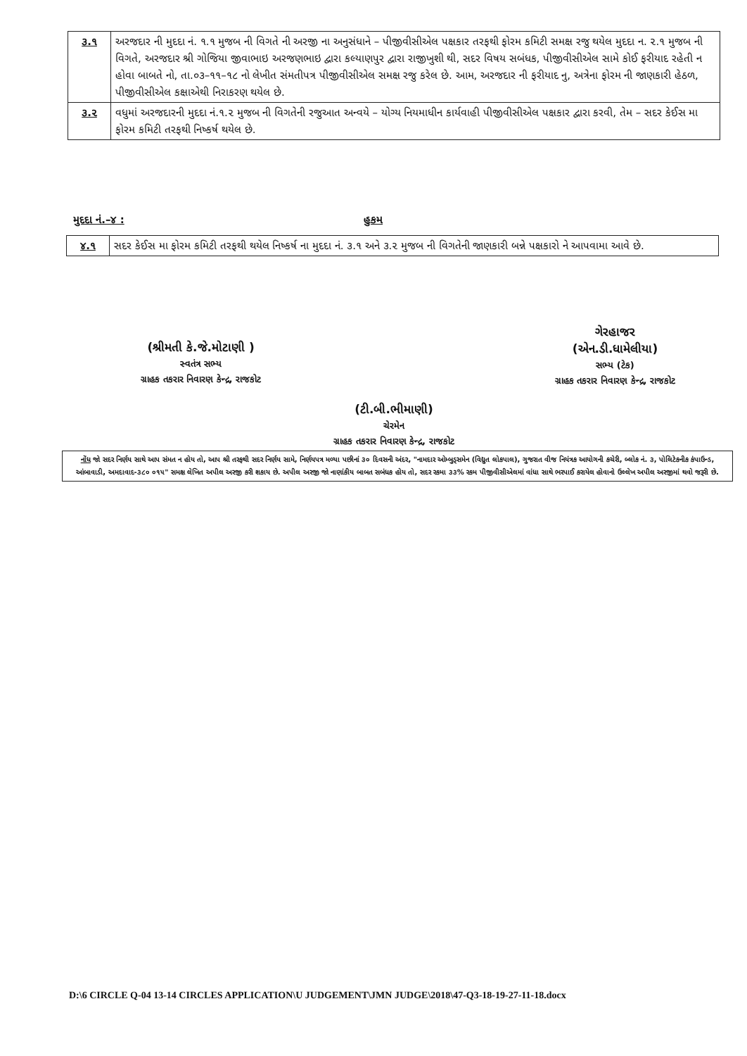| ૩.૧ | અરજદાર ની મુદદા નં. ૧.૧ મુજબ ની વિગતે ની અરજી ના અનુસંધાને – પીજીવીસીએલ પક્ષકાર તરફથી ફોરમ કમિટી સમક્ષ રજુ થયેલ મુદદા ન. ૨.૧ મુજબ ની વિગતે, અરજદાર શ્રી ગોજિયા જીવાભાઇ અરજણભાઇ દ્વારા કલ્યાણપુર દ્વારા રાજીખુશી થી, સદર વિષય સબંધક, પીજીવીસીએલ સામે કોઈ ફરીયાદ રહેતી ન હોવા બાબતે નો, તા.૦૩–૧૧–૧૮ નો લેખીત સંમતીપત્ર પીજીવીસીએલ સમક્ષ રજુ કરેલ છે. આમ, અરજદાર ની ફરીયાદ નુ, અત્રેના ફોરમ ની જાણકારી હેઠળ, પીજીવીસીએલ કક્ષાએથી નિરાકરણ થયેલ છે. |
| ૩.૨ | વધુમાં અરજદારની મુદદા નં.૧.૨ મુજબ ની વિગતેની રજુઆત અન્વયે – યોગ્ય નિયમાધીન કાર્યવાહી પીજીવીસીએલ પક્ષકાર દ્વારા કરવી, તેમ – સદર કેઈસ મા ફોરમ કમિટી તરફથી નિષ્કર્ષ થયેલ છે. |
મુદદા નં.–૪ : હુકમ
| ૪.૧ | સદર કેઈસ મા ફોરમ કમિટી તરફથી થયેલ નિષ્કર્ષ ના મુદદા નં. ૩.૧ અને ૩.૨ મુજબ ની વિગતેની જાણકારી બન્ને પક્ષકારો ને આપવામા આવે છે. |
(શ્રીમતી કે.જે.મોટાણી )
સ્વતંત્ર સભ્ય
ગ્રાહક તકરાર નિવારણ કેન્દ્ર, રાજકોટ
ગેરહાજર
(એન.ડી.ધામેલીયા)
સભ્ય (ટેક)
ગ્રાહક તકરાર નિવારણ કેન્દ્ર, રાજકોટ
(ટી.બી.ભીમાણી)
ચેરમેન
ગ્રાહક તકરાર નિવારણ કેન્દ્ર, રાજકોટ
નોંધ જો સદર નિર્ણય સાથે આપ સંમત ન હોય તો, આપ શ્રી તરફથી સદર નિર્ણય સામે, નિર્ણયપત્ર મળ્યા પછીનાં ૩૦ દિવસની અંદર, "નામદાર ઓમ્બુડ્સમેન (વિદ્યુત લોકપાલ), ગુજરાત વીજ નિયંત્રક આયોગની કચેરી, બ્લોક નં. ૩, પોલિટેકનીક કંપાઉન્ડ, આંબાવાડી, અમદાવાદ-૩૮૦ ૦૧૫" સમક્ષ લેખિત અપીલ અરજી કરી શકાય છે. અપીલ અરજી જો નાણાંકીય બાબત સબંધક હોય તો, સદર રકમા ૩૩% રકમ પીજીવીસીએલમાં વાંધા સાથે ભરપાઈ કરાયેલ હોવાનો ઉલ્લેખ અપીલ અરજીમાં થવો જરૂરી છે.
D:\6 CIRCLE Q-04 13-14 CIRCLES APPLICATION\U JUDGEMENT\JMN JUDGE\2018\47-Q3-18-19-27-11-18.docx